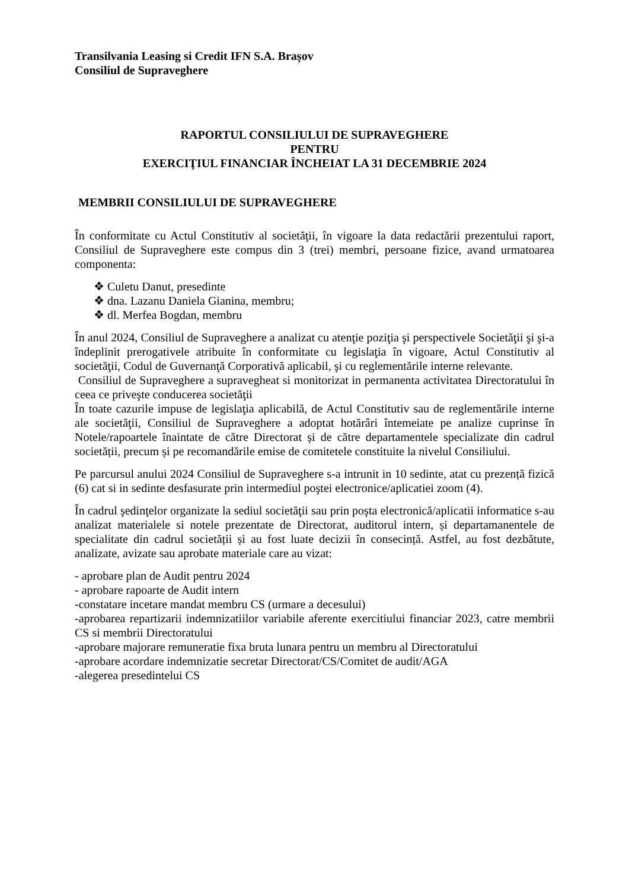Transilvania Leasing si Credit IFN S.A. Brașov
Consiliul de Supraveghere
RAPORTUL CONSILIULUI DE SUPRAVEGHERE
PENTRU
EXERCIŢIUL FINANCIAR ÎNCHEIAT LA 31 DECEMBRIE 2024
MEMBRII CONSILIULUI DE SUPRAVEGHERE
În conformitate cu Actul Constitutiv al societăţii, în vigoare la data redactării prezentului raport, Consiliul de Supraveghere este compus din 3 (trei) membri, persoane fizice, avand urmatoarea componenta:
❖ Culetu Danut, presedinte
❖ dna. Lazanu Daniela Gianina, membru;
❖ dl. Merfea Bogdan, membru
În anul 2024, Consiliul de Supraveghere a analizat cu atenţie poziţia şi perspectivele Societăţii şi şi-a îndeplinit prerogativele atribuite în conformitate cu legislaţia în vigoare, Actul Constitutiv al societăţii, Codul de Guvernanţă Corporativă aplicabil, şi cu reglementările interne relevante.
Consiliul de Supraveghere a supravegheat si monitorizat in permanenta activitatea Directoratului în ceea ce priveşte conducerea societăţii
În toate cazurile impuse de legislaţia aplicabilă, de Actul Constitutiv sau de reglementările interne ale societăţii, Consiliul de Supraveghere a adoptat hotărâri întemeiate pe analize cuprinse în Notele/rapoartele înaintate de către Directorat și de către departamentele specializate din cadrul societății, precum și pe recomandările emise de comitetele constituite la nivelul Consiliului.
Pe parcursul anului 2024 Consiliul de Supraveghere s-a intrunit in 10 sedinte, atat cu prezență fizică (6) cat si in sedinte desfasurate prin intermediul poştei electronice/aplicatiei zoom (4).
În cadrul şedinţelor organizate la sediul societăţii sau prin poşta electronică/aplicatii informatice s-au analizat materialele si notele prezentate de Directorat, auditorul intern, și departamanentele de specialitate din cadrul societății și au fost luate decizii în consecință. Astfel, au fost dezbătute, analizate, avizate sau aprobate materiale care au vizat:
- aprobare plan de Audit pentru 2024
- aprobare rapoarte de Audit intern
-constatare incetare mandat membru CS (urmare a decesului)
-aprobarea repartizarii indemnizatiilor variabile aferente exercitiului financiar 2023, catre membrii CS si membrii Directoratului
-aprobare majorare remuneratie fixa bruta lunara pentru un membru al Directoratului
-aprobare acordare indemnizatie secretar Directorat/CS/Comitet de audit/AGA
-alegerea presedintelui CS